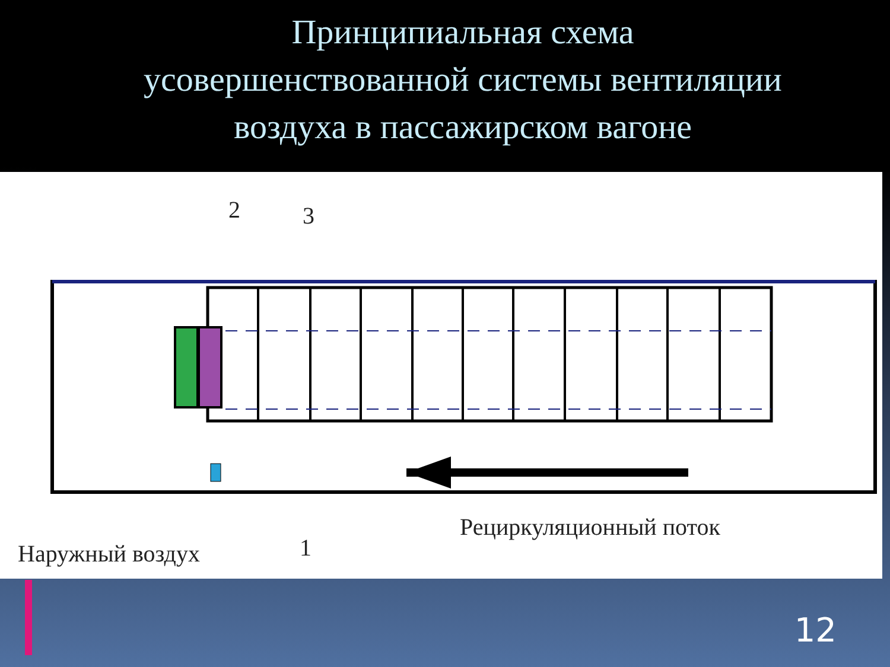Принципиальная схема
усовершенствованной системы вентиляции
воздуха в пассажирском вагоне
2 3
1
Наружный воздух
Рециркуляционный поток
12